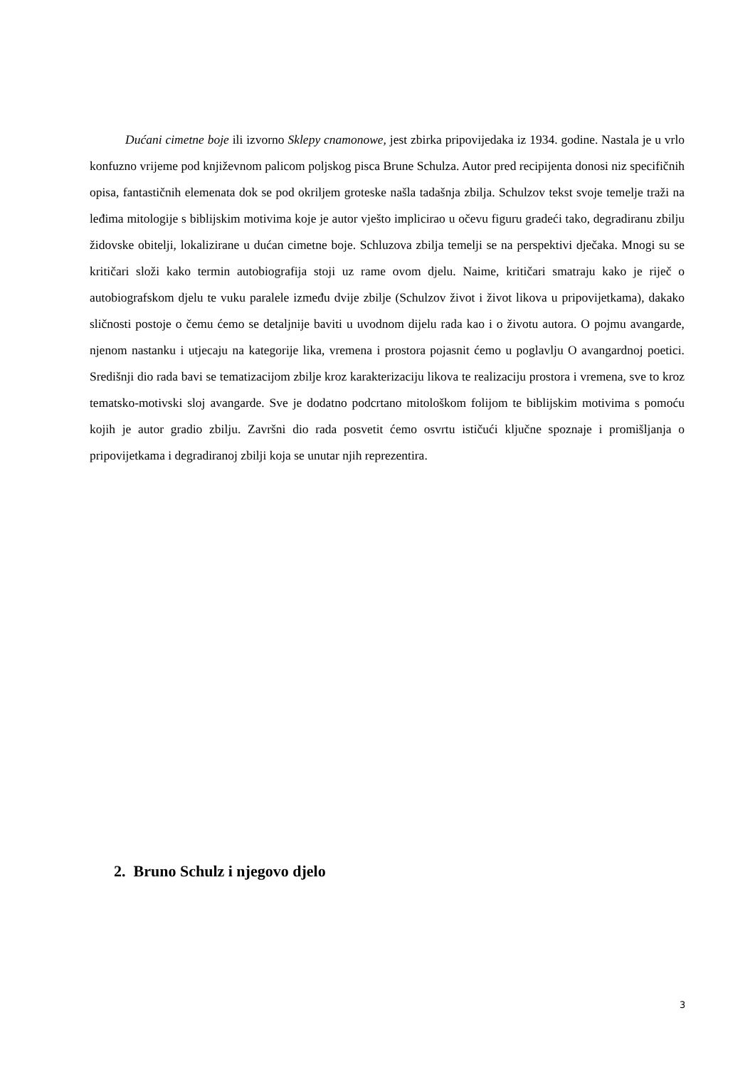Dućani cimetne boje ili izvorno Sklepy cnamonowe, jest zbirka pripovijedaka iz 1934. godine. Nastala je u vrlo konfuzno vrijeme pod književnom palicom poljskog pisca Brune Schulza. Autor pred recipijenta donosi niz specifičnih opisa, fantastičnih elemenata dok se pod okriljem groteske našla tadašnja zbilja. Schulzov tekst svoje temelje traži na leđima mitologije s biblijskim motivima koje je autor vješto implicirao u očevu figuru gradeći tako, degradiranu zbilju židovske obitelji, lokalizirane u dućan cimetne boje. Schluzova zbilja temelji se na perspektivi dječaka. Mnogi su se kritičari složi kako termin autobiografija stoji uz rame ovom djelu. Naime, kritičari smatraju kako je riječ o autobiografskom djelu te vuku paralele između dvije zbilje (Schulzov život i život likova u pripovijetkama), dakako sličnosti postoje o čemu ćemo se detaljnije baviti u uvodnom dijelu rada kao i o životu autora. O pojmu avangarde, njenom nastanku i utjecaju na kategorije lika, vremena i prostora pojasnit ćemo u poglavlju O avangardnoj poetici. Središnji dio rada bavi se tematizacijom zbilje kroz karakterizaciju likova te realizaciju prostora i vremena, sve to kroz tematsko-motivski sloj avangarde. Sve je dodatno podcrtano mitološkom folijom te biblijskim motivima s pomoću kojih je autor gradio zbilju. Završni dio rada posvetit ćemo osvrtu ističući ključne spoznaje i promišljanja o pripovijetkama i degradiranoj zbilji koja se unutar njih reprezentira.
2. Bruno Schulz i njegovo djelo
3